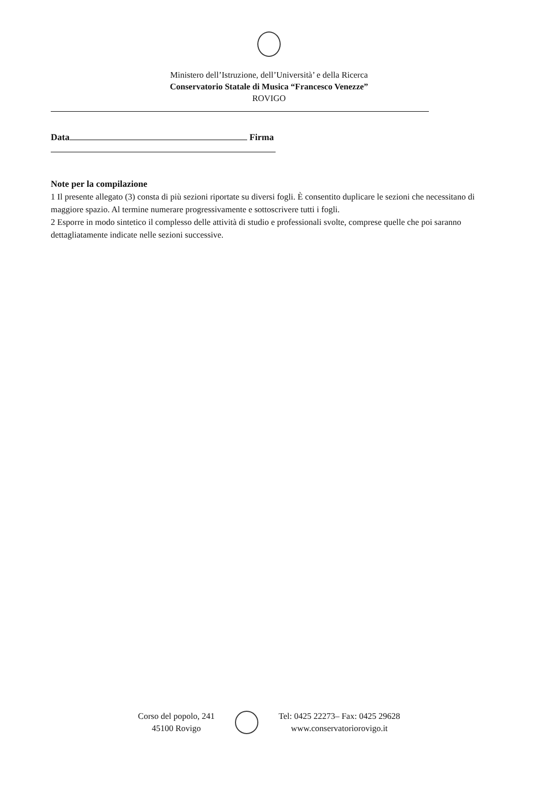Ministero dell’Istruzione, dell’Università’ e della Ricerca
Conservatorio Statale di Musica “Francesco Venezze”
ROVIGO
Data Firma
Note per la compilazione
1 Il presente allegato (3) consta di più sezioni riportate su diversi fogli. È consentito duplicare le sezioni che necessitano di maggiore spazio. Al termine numerare progressivamente e sottoscrivere tutti i fogli.
2 Esporre in modo sintetico il complesso delle attività di studio e professionali svolte, comprese quelle che poi saranno dettagliatamente indicate nelle sezioni successive.
Corso del popolo, 241
45100 Rovigo
Tel: 0425 22273– Fax: 0425 29628
www.conservatoriorovigo.it